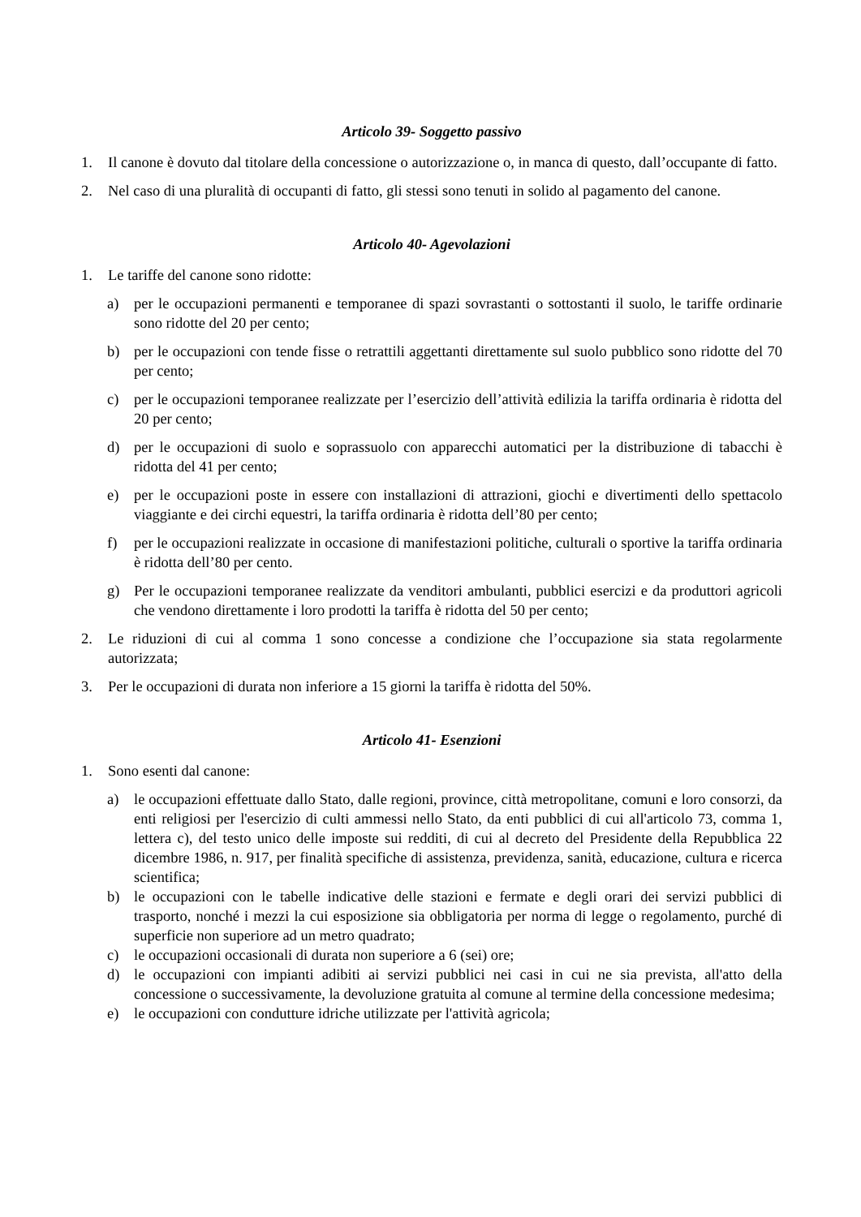Articolo 39- Soggetto passivo
1. Il canone è dovuto dal titolare della concessione o autorizzazione o, in manca di questo, dall’occupante di fatto.
2. Nel caso di una pluralità di occupanti di fatto, gli stessi sono tenuti in solido al pagamento del canone.
Articolo 40- Agevolazioni
1. Le tariffe del canone sono ridotte:
a) per le occupazioni permanenti e temporanee di spazi sovrastanti o sottostanti il suolo, le tariffe ordinarie sono ridotte del 20 per cento;
b) per le occupazioni con tende fisse o retrattili aggettanti direttamente sul suolo pubblico sono ridotte del 70 per cento;
c) per le occupazioni temporanee realizzate per l’esercizio dell’attività edilizia la tariffa ordinaria è ridotta del 20 per cento;
d) per le occupazioni di suolo e soprassuolo con apparecchi automatici per la distribuzione di tabacchi è ridotta del 41 per cento;
e) per le occupazioni poste in essere con installazioni di attrazioni, giochi e divertimenti dello spettacolo viaggiante e dei circhi equestri, la tariffa ordinaria è ridotta dell’80 per cento;
f) per le occupazioni realizzate in occasione di manifestazioni politiche, culturali o sportive la tariffa ordinaria è ridotta dell’80 per cento.
g) Per le occupazioni temporanee realizzate da venditori ambulanti, pubblici esercizi e da produttori agricoli che vendono direttamente i loro prodotti la tariffa è ridotta del 50 per cento;
2. Le riduzioni di cui al comma 1 sono concesse a condizione che l’occupazione sia stata regolarmente autorizzata;
3. Per le occupazioni di durata non inferiore a 15 giorni la tariffa è ridotta del 50%.
Articolo 41- Esenzioni
1. Sono esenti dal canone:
a) le occupazioni effettuate dallo Stato, dalle regioni, province, città metropolitane, comuni e loro consorzi, da enti religiosi per l'esercizio di culti ammessi nello Stato, da enti pubblici di cui all'articolo 73, comma 1, lettera c), del testo unico delle imposte sui redditi, di cui al decreto del Presidente della Repubblica 22 dicembre 1986, n. 917, per finalità specifiche di assistenza, previdenza, sanità, educazione, cultura e ricerca scientifica;
b) le occupazioni con le tabelle indicative delle stazioni e fermate e degli orari dei servizi pubblici di trasporto, nonché i mezzi la cui esposizione sia obbligatoria per norma di legge o regolamento, purché di superficie non superiore ad un metro quadrato;
c) le occupazioni occasionali di durata non superiore a 6 (sei) ore;
d) le occupazioni con impianti adibiti ai servizi pubblici nei casi in cui ne sia prevista, all'atto della concessione o successivamente, la devoluzione gratuita al comune al termine della concessione medesima;
e) le occupazioni con condutture idriche utilizzate per l'attività agricola;